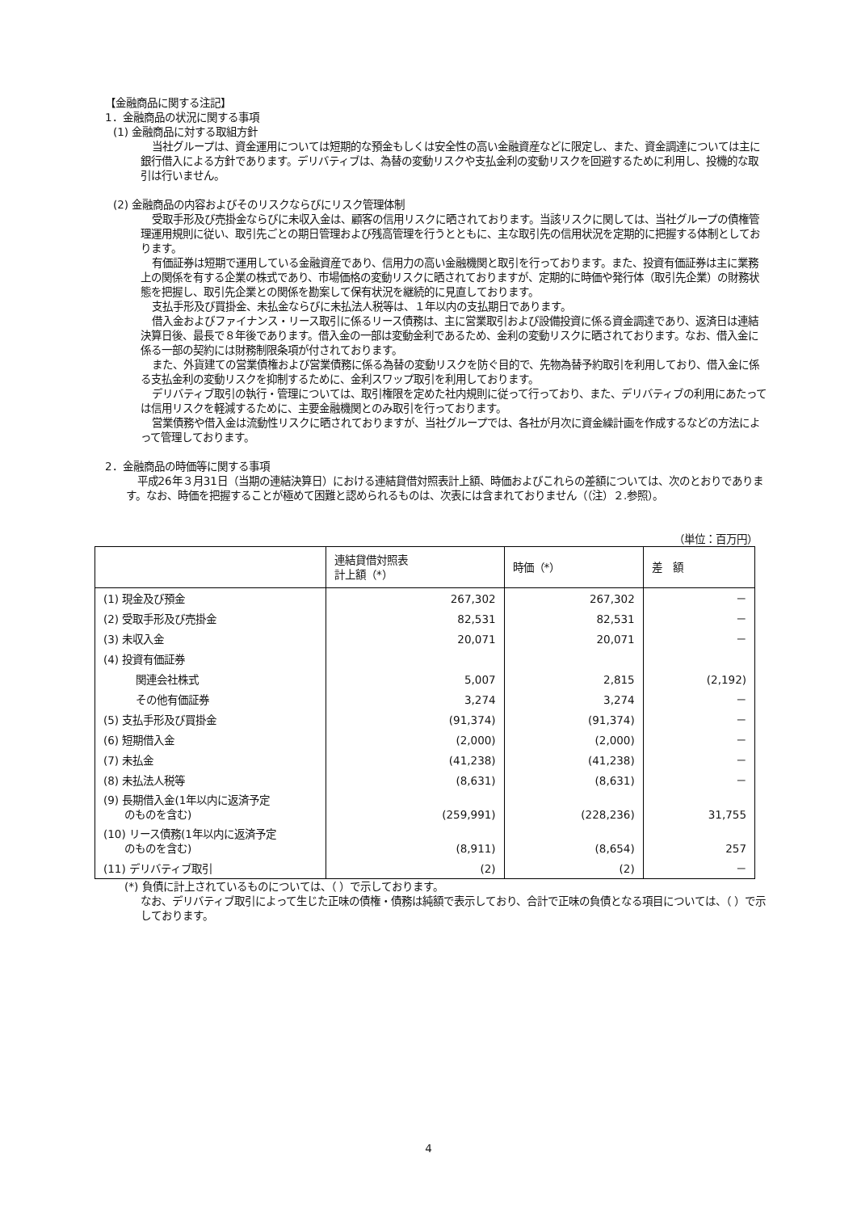【金融商品に関する注記】
1．金融商品の状況に関する事項
(1) 金融商品に対する取組方針
当社グループは、資金運用については短期的な預金もしくは安全性の高い金融資産などに限定し、また、資金調達については主に銀行借入による方針であります。デリバティブは、為替の変動リスクや支払金利の変動リスクを回避するために利用し、投機的な取引は行いません。
(2) 金融商品の内容およびそのリスクならびにリスク管理体制
受取手形及び売掛金ならびに未収入金は、顧客の信用リスクに晒されております。当該リスクに関しては、当社グループの債権管理運用規則に従い、取引先ごとの期日管理および残高管理を行うとともに、主な取引先の信用状況を定期的に把握する体制としております。
有価証券は短期で運用している金融資産であり、信用力の高い金融機関と取引を行っております。また、投資有価証券は主に業務上の関係を有する企業の株式であり、市場価格の変動リスクに晒されておりますが、定期的に時価や発行体（取引先企業）の財務状態を把握し、取引先企業との関係を勘案して保有状況を継続的に見直しております。
支払手形及び買掛金、未払金ならびに未払法人税等は、１年以内の支払期日であります。
借入金およびファイナンス・リース取引に係るリース債務は、主に営業取引および設備投資に係る資金調達であり、返済日は連結決算日後、最長で８年後であります。借入金の一部は変動金利であるため、金利の変動リスクに晒されております。なお、借入金に係る一部の契約には財務制限条項が付されております。
また、外貨建ての営業債権および営業債務に係る為替の変動リスクを防ぐ目的で、先物為替予約取引を利用しており、借入金に係る支払金利の変動リスクを抑制するために、金利スワップ取引を利用しております。
デリバティブ取引の執行・管理については、取引権限を定めた社内規則に従って行っており、また、デリバティブの利用にあたっては信用リスクを軽減するために、主要金融機関とのみ取引を行っております。
営業債務や借入金は流動性リスクに晒されておりますが、当社グループでは、各社が月次に資金繰計画を作成するなどの方法によって管理しております。
2．金融商品の時価等に関する事項
平成26年３月31日（当期の連結決算日）における連結貸借対照表計上額、時価およびこれらの差額については、次のとおりであります。なお、時価を把握することが極めて困難と認められるものは、次表には含まれておりません（（注）２.参照）。
（単位：百万円）
| | 連結貸借対照表 計上額（*） | 時価（*） | 差 額 |
| --- | --- | --- | --- |
| (1) 現金及び預金 | 267,302 | 267,302 | － |
| (2) 受取手形及び売掛金 | 82,531 | 82,531 | － |
| (3) 未収入金 | 20,071 | 20,071 | － |
| (4) 投資有価証券 | | | |
| 関連会社株式 | 5,007 | 2,815 | (2,192) |
| その他有価証券 | 3,274 | 3,274 | － |
| (5) 支払手形及び買掛金 | (91,374) | (91,374) | － |
| (6) 短期借入金 | (2,000) | (2,000) | － |
| (7) 未払金 | (41,238) | (41,238) | － |
| (8) 未払法人税等 | (8,631) | (8,631) | － |
| (9) 長期借入金(1年以内に返済予定 のものを含む) | (259,991) | (228,236) | 31,755 |
| (10) リース債務(1年以内に返済予定 のものを含む) | (8,911) | (8,654) | 257 |
| (11) デリバティブ取引 | (2) | (2) | － |
(*) 負債に計上されているものについては、（ ）で示しております。
なお、デリバティブ取引によって生じた正味の債権・債務は純額で表示しており、合計で正味の負債となる項目については、（ ）で示しております。
4